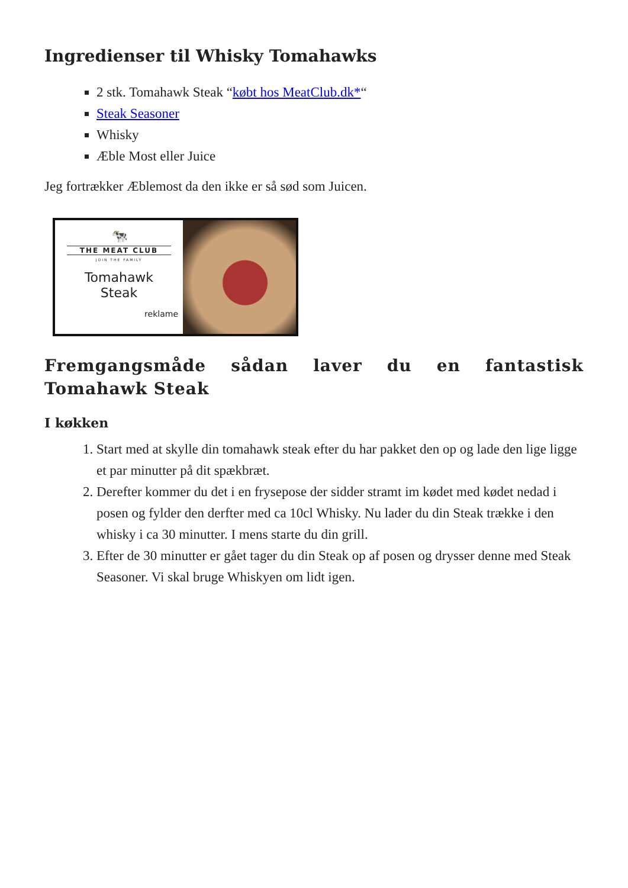Ingredienser til Whisky Tomahawks
2 stk. Tomahawk Steak “købt hos MeatClub.dk*“
Steak Seasoner
Whisky
Æble Most eller Juice
Jeg fortrækker Æblemost da den ikke er så sød som Juicen.
🐄
THE MEAT CLUB
JOIN THE FAMILY
Tomahawk
Steak
reklame
Fremgangsmåde sådan laver du en fantastisk Tomahawk Steak
I køkken
1. Start med at skylle din tomahawk steak efter du har pakket den op og lade den lige ligge et par minutter på dit spækbræt.
2. Derefter kommer du det i en frysepose der sidder stramt im kødet med kødet nedad i posen og fylder den derfter med ca 10cl Whisky. Nu lader du din Steak trække i den whisky i ca 30 minutter. I mens starte du din grill.
3. Efter de 30 minutter er gået tager du din Steak op af posen og drysser denne med Steak Seasoner. Vi skal bruge Whiskyen om lidt igen.